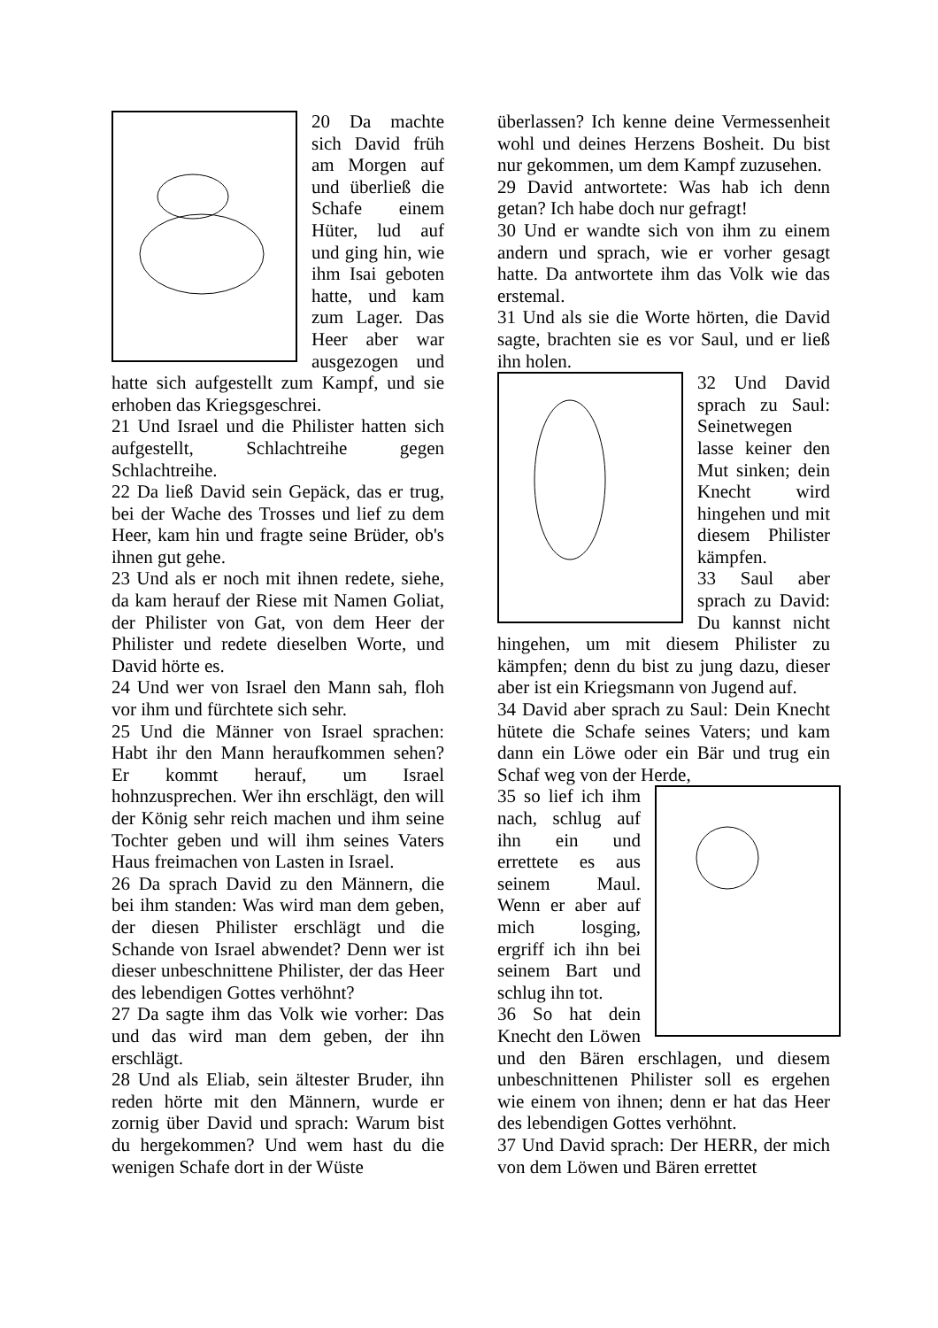20 Da machte sich David früh am Morgen auf und überließ die Schafe einem Hüter, lud auf und ging hin, wie ihm Isai geboten hatte, und kam zum Lager. Das Heer aber war ausgezogen und hatte sich aufgestellt zum Kampf, und sie erhoben das Kriegsgeschrei.
21 Und Israel und die Philister hatten sich aufgestellt, Schlachtreihe gegen Schlachtreihe.
22 Da ließ David sein Gepäck, das er trug, bei der Wache des Trosses und lief zu dem Heer, kam hin und fragte seine Brüder, ob's ihnen gut gehe.
23 Und als er noch mit ihnen redete, siehe, da kam herauf der Riese mit Namen Goliat, der Philister von Gat, von dem Heer der Philister und redete dieselben Worte, und David hörte es.
24 Und wer von Israel den Mann sah, floh vor ihm und fürchtete sich sehr.
25 Und die Männer von Israel sprachen: Habt ihr den Mann heraufkommen sehen? Er kommt herauf, um Israel hohnzusprechen. Wer ihn erschlägt, den will der König sehr reich machen und ihm seine Tochter geben und will ihm seines Vaters Haus freimachen von Lasten in Israel.
26 Da sprach David zu den Männern, die bei ihm standen: Was wird man dem geben, der diesen Philister erschlägt und die Schande von Israel abwendet? Denn wer ist dieser unbeschnittene Philister, der das Heer des lebendigen Gottes verhöhnt?
27 Da sagte ihm das Volk wie vorher: Das und das wird man dem geben, der ihn erschlägt.
28 Und als Eliab, sein ältester Bruder, ihn reden hörte mit den Männern, wurde er zornig über David und sprach: Warum bist du hergekommen? Und wem hast du die wenigen Schafe dort in der Wüste
überlassen? Ich kenne deine Vermessenheit wohl und deines Herzens Bosheit. Du bist nur gekommen, um dem Kampf zuzusehen.
29 David antwortete: Was hab ich denn getan? Ich habe doch nur gefragt!
30 Und er wandte sich von ihm zu einem andern und sprach, wie er vorher gesagt hatte. Da antwortete ihm das Volk wie das erstemal.
31 Und als sie die Worte hörten, die David sagte, brachten sie es vor Saul, und er ließ ihn holen.
32 Und David sprach zu Saul: Seinetwegen lasse keiner den Mut sinken; dein Knecht wird hingehen und mit diesem Philister kämpfen.
33 Saul aber sprach zu David: Du kannst nicht hingehen, um mit diesem Philister zu kämpfen; denn du bist zu jung dazu, dieser aber ist ein Kriegsmann von Jugend auf.
34 David aber sprach zu Saul: Dein Knecht hütete die Schafe seines Vaters; und kam dann ein Löwe oder ein Bär und trug ein Schaf weg von der Herde,
35 so lief ich ihm nach, schlug auf ihn ein und errettete es aus seinem Maul. Wenn er aber auf mich losging, ergriff ich ihn bei seinem Bart und schlug ihn tot.
36 So hat dein Knecht den Löwen und den Bären erschlagen, und diesem unbeschnittenen Philister soll es ergehen wie einem von ihnen; denn er hat das Heer des lebendigen Gottes verhöhnt.
37 Und David sprach: Der HERR, der mich von dem Löwen und Bären errettet